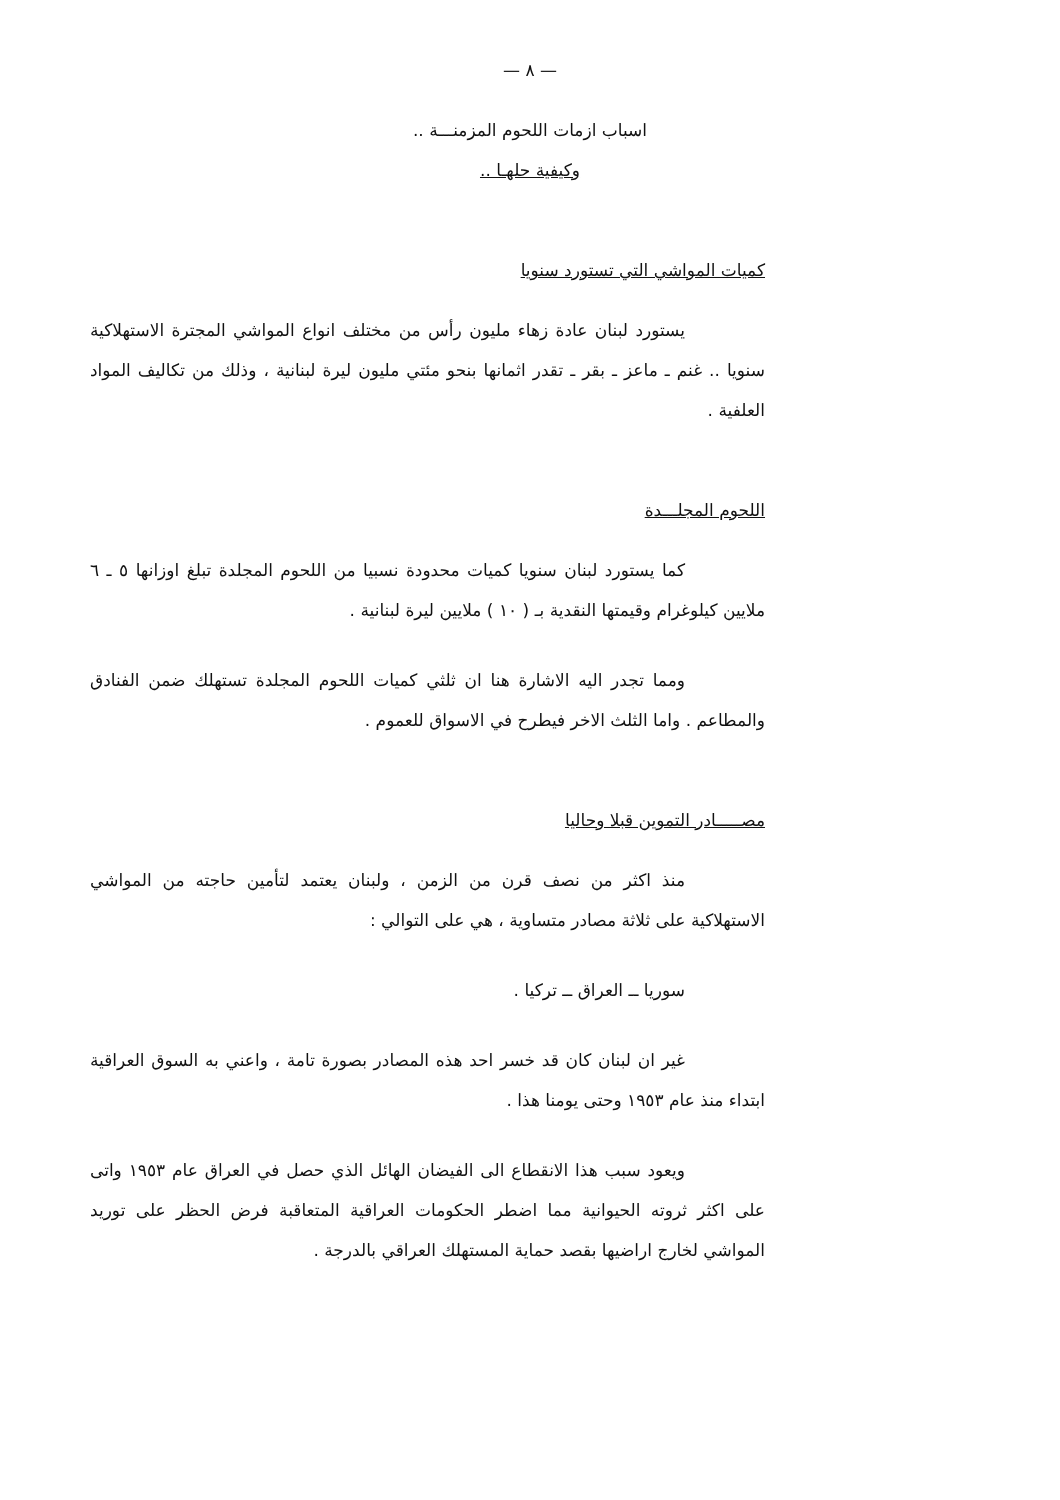— ٨ —
اسباب ازمات اللحوم المزمنـــة ..
وكيفية حلهـا ..
كميات المواشي التي تستورد سنويا
يستورد لبنان عادة زهاء مليون رأس من مختلف انواع المواشي المجترة الاستهلاكية سنويا .. غنم ـ ماعز ـ بقر ـ تقدر اثمانها بنحو مئتي مليون ليرة لبنانية ، وذلك من تكاليف المواد العلفية .
اللحوم المجلـــدة
كما يستورد لبنان سنويا كميات محدودة نسبيا من اللحوم المجلدة تبلغ اوزانها ٥ ـ ٦ ملايين كيلوغرام وقيمتها النقدية بـ ( ١٠ ) ملايين ليرة لبنانية .
ومما تجدر اليه الاشارة هنا ان ثلثي كميات اللحوم المجلدة تستهلك ضمن الفنادق والمطاعم . واما الثلث الاخر فيطرح في الاسواق للعموم .
مصـــــادر التموين قبلا وحاليا
منذ اكثر من نصف قرن من الزمن ، ولبنان يعتمد لتأمين حاجته من المواشي الاستهلاكية على ثلاثة مصادر متساوية ، هي على التوالي :
سوريا ــ العراق ــ تركيا .
غير ان لبنان كان قد خسر احد هذه المصادر بصورة تامة ، واعني به السوق العراقية ابتداء منذ عام ١٩٥٣ وحتى يومنا هذا .
ويعود سبب هذا الانقطاع الى الفيضان الهائل الذي حصل في العراق عام ١٩٥٣ واتى على اكثر ثروته الحيوانية مما اضطر الحكومات العراقية المتعاقبة فرض الحظر على توريد المواشي لخارج اراضيها بقصد حماية المستهلك العراقي بالدرجة .